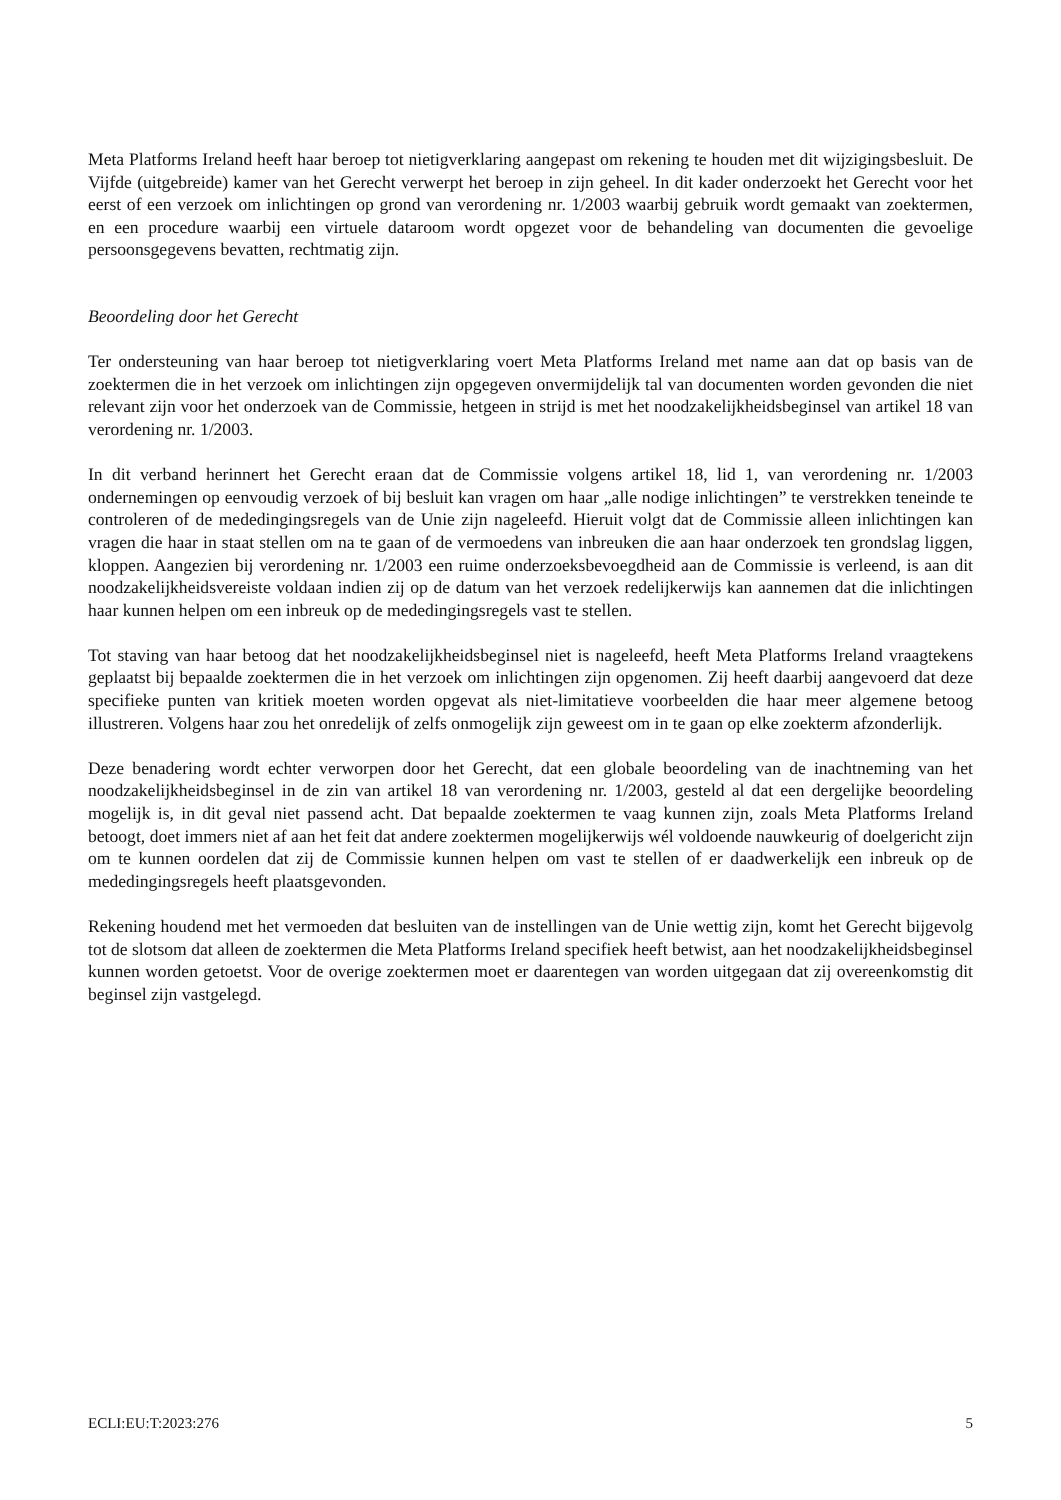Meta Platforms Ireland heeft haar beroep tot nietigverklaring aangepast om rekening te houden met dit wijzigingsbesluit. De Vijfde (uitgebreide) kamer van het Gerecht verwerpt het beroep in zijn geheel. In dit kader onderzoekt het Gerecht voor het eerst of een verzoek om inlichtingen op grond van verordening nr. 1/2003 waarbij gebruik wordt gemaakt van zoektermen, en een procedure waarbij een virtuele dataroom wordt opgezet voor de behandeling van documenten die gevoelige persoonsgegevens bevatten, rechtmatig zijn.
Beoordeling door het Gerecht
Ter ondersteuning van haar beroep tot nietigverklaring voert Meta Platforms Ireland met name aan dat op basis van de zoektermen die in het verzoek om inlichtingen zijn opgegeven onvermijdelijk tal van documenten worden gevonden die niet relevant zijn voor het onderzoek van de Commissie, hetgeen in strijd is met het noodzakelijkheidsbeginsel van artikel 18 van verordening nr. 1/2003.
In dit verband herinnert het Gerecht eraan dat de Commissie volgens artikel 18, lid 1, van verordening nr. 1/2003 ondernemingen op eenvoudig verzoek of bij besluit kan vragen om haar „alle nodige inlichtingen” te verstrekken teneinde te controleren of de mededingingsregels van de Unie zijn nageleefd. Hieruit volgt dat de Commissie alleen inlichtingen kan vragen die haar in staat stellen om na te gaan of de vermoedens van inbreuken die aan haar onderzoek ten grondslag liggen, kloppen. Aangezien bij verordening nr. 1/2003 een ruime onderzoeksbevoegdheid aan de Commissie is verleend, is aan dit noodzakelijkheidsvereiste voldaan indien zij op de datum van het verzoek redelijkerwijs kan aannemen dat die inlichtingen haar kunnen helpen om een inbreuk op de mededingingsregels vast te stellen.
Tot staving van haar betoog dat het noodzakelijkheidsbeginsel niet is nageleefd, heeft Meta Platforms Ireland vraagtekens geplaatst bij bepaalde zoektermen die in het verzoek om inlichtingen zijn opgenomen. Zij heeft daarbij aangevoerd dat deze specifieke punten van kritiek moeten worden opgevat als niet-limitatieve voorbeelden die haar meer algemene betoog illustreren. Volgens haar zou het onredelijk of zelfs onmogelijk zijn geweest om in te gaan op elke zoekterm afzonderlijk.
Deze benadering wordt echter verworpen door het Gerecht, dat een globale beoordeling van de inachtneming van het noodzakelijkheidsbeginsel in de zin van artikel 18 van verordening nr. 1/2003, gesteld al dat een dergelijke beoordeling mogelijk is, in dit geval niet passend acht. Dat bepaalde zoektermen te vaag kunnen zijn, zoals Meta Platforms Ireland betoogt, doet immers niet af aan het feit dat andere zoektermen mogelijkerwijs wél voldoende nauwkeurig of doelgericht zijn om te kunnen oordelen dat zij de Commissie kunnen helpen om vast te stellen of er daadwerkelijk een inbreuk op de mededingingsregels heeft plaatsgevonden.
Rekening houdend met het vermoeden dat besluiten van de instellingen van de Unie wettig zijn, komt het Gerecht bijgevolg tot de slotsom dat alleen de zoektermen die Meta Platforms Ireland specifiek heeft betwist, aan het noodzakelijkheidsbeginsel kunnen worden getoetst. Voor de overige zoektermen moet er daarentegen van worden uitgegaan dat zij overeenkomstig dit beginsel zijn vastgelegd.
ECLI:EU:T:2023:276 5